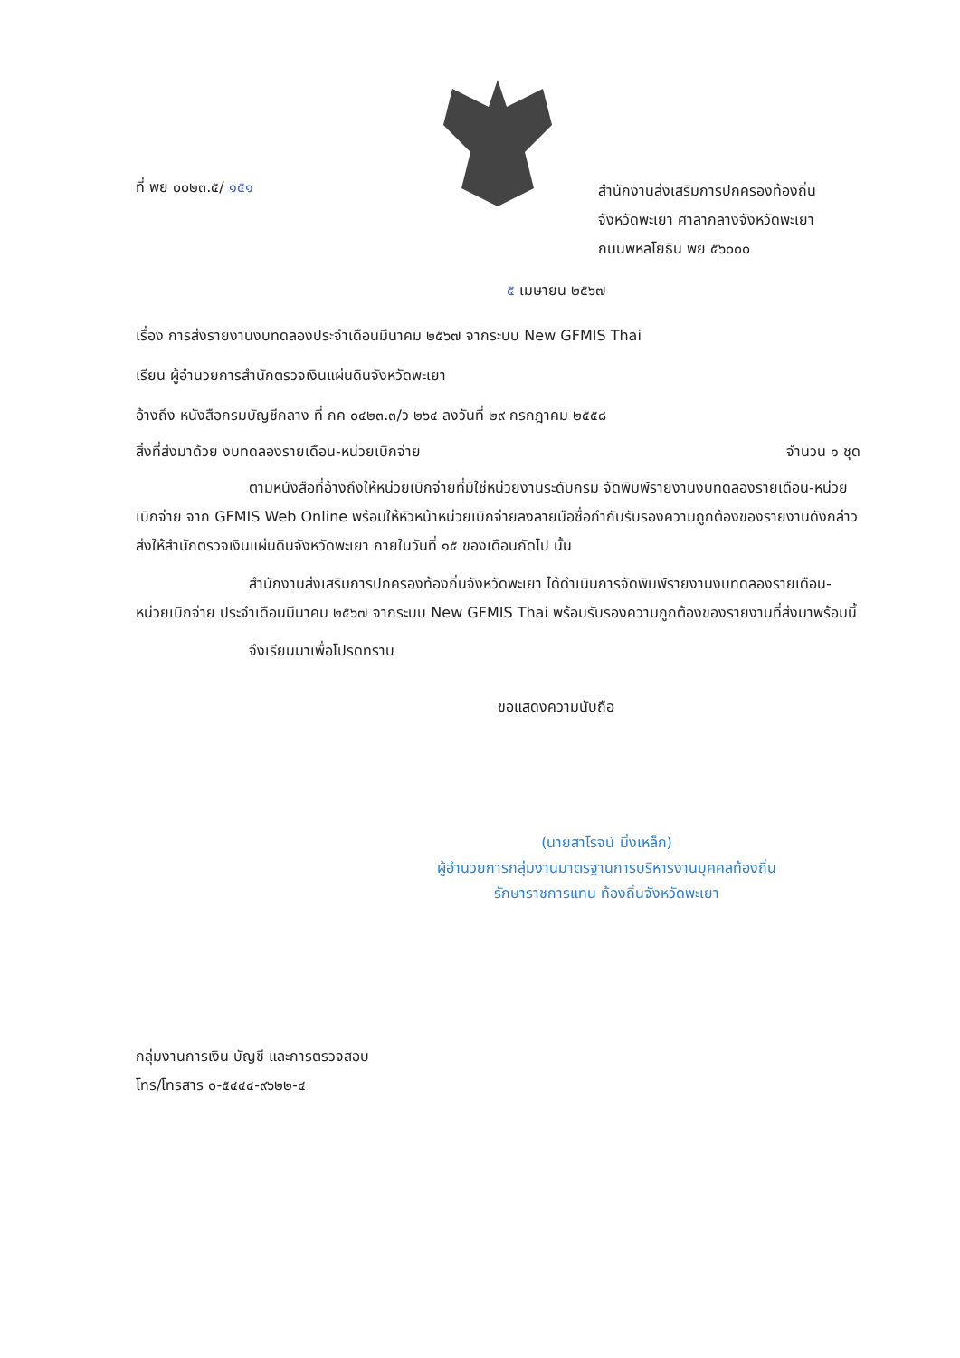ที่ พย ๐๐๒๓.๕/ ๑๕๑
สำนักงานส่งเสริมการปกครองท้องถิ่น
จังหวัดพะเยา ศาลากลางจังหวัดพะเยา
ถนนพหลโยธิน พย ๕๖๐๐๐
๕ เมษายน ๒๕๖๗
เรื่อง การส่งรายงานงบทดลองประจำเดือนมีนาคม ๒๕๖๗ จากระบบ New GFMIS Thai
เรียน ผู้อำนวยการสำนักตรวจเงินแผ่นดินจังหวัดพะเยา
อ้างถึง หนังสือกรมบัญชีกลาง ที่ กค ๐๔๒๓.๓/ว ๒๖๔ ลงวันที่ ๒๙ กรกฎาคม ๒๕๕๘
สิ่งที่ส่งมาด้วย งบทดลองรายเดือน-หน่วยเบิกจ่าย จำนวน ๑ ชุด
ตามหนังสือที่อ้างถึงให้หน่วยเบิกจ่ายที่มิใช่หน่วยงานระดับกรม จัดพิมพ์รายงานงบทดลองรายเดือน-หน่วยเบิกจ่าย จาก GFMIS Web Online พร้อมให้หัวหน้าหน่วยเบิกจ่ายลงลายมือชื่อกำกับรับรองความถูกต้องของรายงานดังกล่าว ส่งให้สำนักตรวจเงินแผ่นดินจังหวัดพะเยา ภายในวันที่ ๑๕ ของเดือนถัดไป นั้น
สำนักงานส่งเสริมการปกครองท้องถิ่นจังหวัดพะเยา ได้ดำเนินการจัดพิมพ์รายงานงบทดลองรายเดือน-หน่วยเบิกจ่าย ประจำเดือนมีนาคม ๒๕๖๗ จากระบบ New GFMIS Thai พร้อมรับรองความถูกต้องของรายงานที่ส่งมาพร้อมนี้
จึงเรียนมาเพื่อโปรดทราบ
ขอแสดงความนับถือ
(นายสาโรจน์ มิ่งเหล็ก)
ผู้อำนวยการกลุ่มงานมาตรฐานการบริหารงานบุคคลท้องถิ่น
รักษาราชการแทน ท้องถิ่นจังหวัดพะเยา
กลุ่มงานการเงิน บัญชี และการตรวจสอบ
โทร/โทรสาร ๐-๕๔๔๔-๙๖๒๒-๔